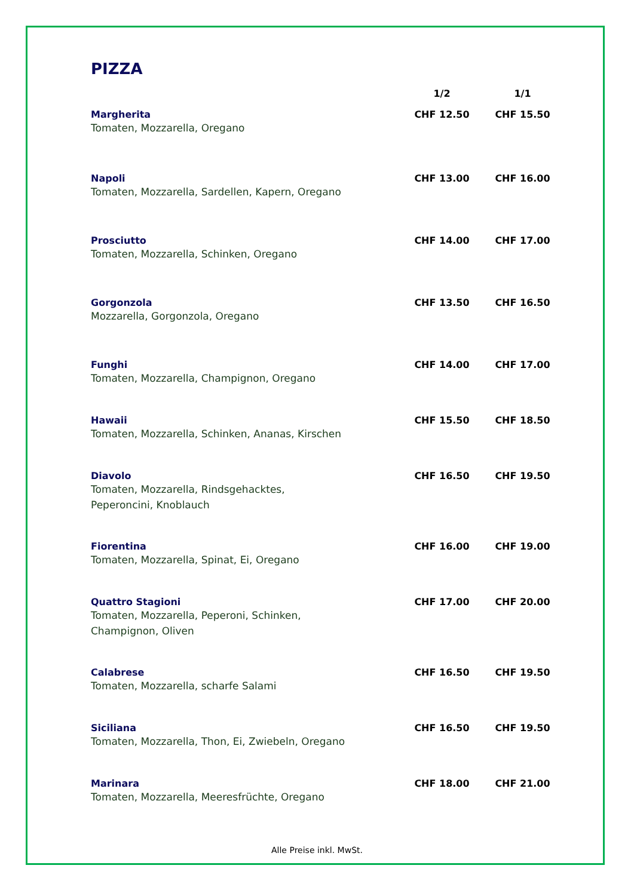PIZZA
| | 1/2 | 1/1 |
| --- | --- | --- |
| Margherita Tomaten, Mozzarella, Oregano | CHF 12.50 | CHF 15.50 |
| Napoli Tomaten, Mozzarella, Sardellen, Kapern, Oregano | CHF 13.00 | CHF 16.00 |
| Prosciutto Tomaten, Mozzarella, Schinken, Oregano | CHF 14.00 | CHF 17.00 |
| Gorgonzola Mozzarella, Gorgonzola, Oregano | CHF 13.50 | CHF 16.50 |
| Funghi Tomaten, Mozzarella, Champignon, Oregano | CHF 14.00 | CHF 17.00 |
| Hawaii Tomaten, Mozzarella, Schinken, Ananas, Kirschen | CHF 15.50 | CHF 18.50 |
| Diavolo Tomaten, Mozzarella, Rindsgehacktes, Peperoncini, Knoblauch | CHF 16.50 | CHF 19.50 |
| Fiorentina Tomaten, Mozzarella, Spinat, Ei, Oregano | CHF 16.00 | CHF 19.00 |
| Quattro Stagioni Tomaten, Mozzarella, Peperoni, Schinken, Champignon, Oliven | CHF 17.00 | CHF 20.00 |
| Calabrese Tomaten, Mozzarella, scharfe Salami | CHF 16.50 | CHF 19.50 |
| Siciliana Tomaten, Mozzarella, Thon, Ei, Zwiebeln, Oregano | CHF 16.50 | CHF 19.50 |
| Marinara Tomaten, Mozzarella, Meeresfrüchte, Oregano | CHF 18.00 | CHF 21.00 |
Alle Preise inkl. MwSt.